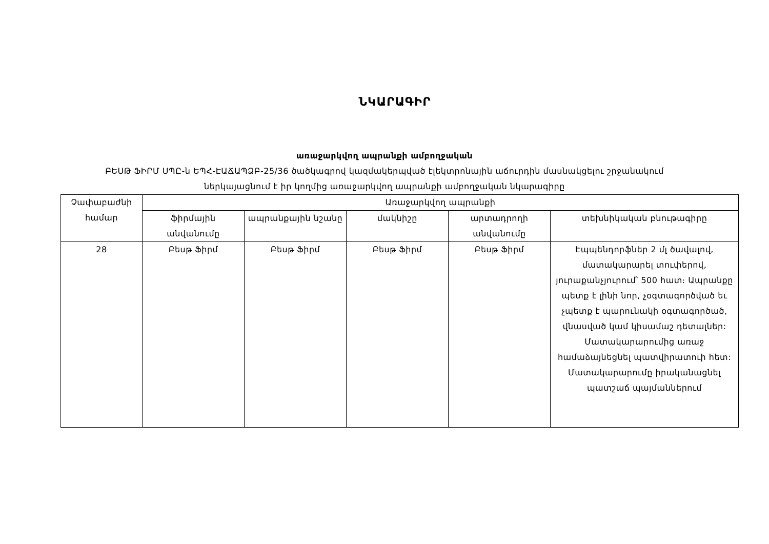ՆԿԱՐԱԳԻՐ
առաջարկվող ապրանքի ամբողջական
ԲԵՍԹ ՖԻՐՄ ՍՊԸ-ն ԵՊՀ-ԷԱՃԱՊՁԲ-25/36 ծածկագրով կազմակերպված էլեկտրոնային աճուրդին մասնակցելու շրջանակում
ներկայացնում է իր կողմից առաջարկվող ապրանքի ամբողջական նկարագիրը
| Չափաբաժնի համար | Առաջարկվող ապրանքի | | | | |
| --- | --- | --- | --- | --- | --- |
| | ֆիրմային անվանումը | ապրանքային նշանը | մակնիշը | արտադրողի անվանումը | տեխնիկական բնութագիրը |
| 28 | Բեսթ Ֆիրմ | Բեսթ Ֆիրմ | Բեսթ Ֆիրմ | Բեսթ Ֆիրմ | Էպպենդորֆներ 2 մլ ծավալով, մատակարարել տուփերով, յուրաքանչյուրում՝ 500 հատ։ Ապրանքը պետք է լինի նոր, չօգտագործված եւ չպետք է պարունակի օգտագործած, վնասված կամ կիսամաշ դետալներ: Մատակարարումից առաջ համաձայնեցնել պատվիրատուի հետ: Մատակարարումը իրականացնել պատշաճ պայմաններում |